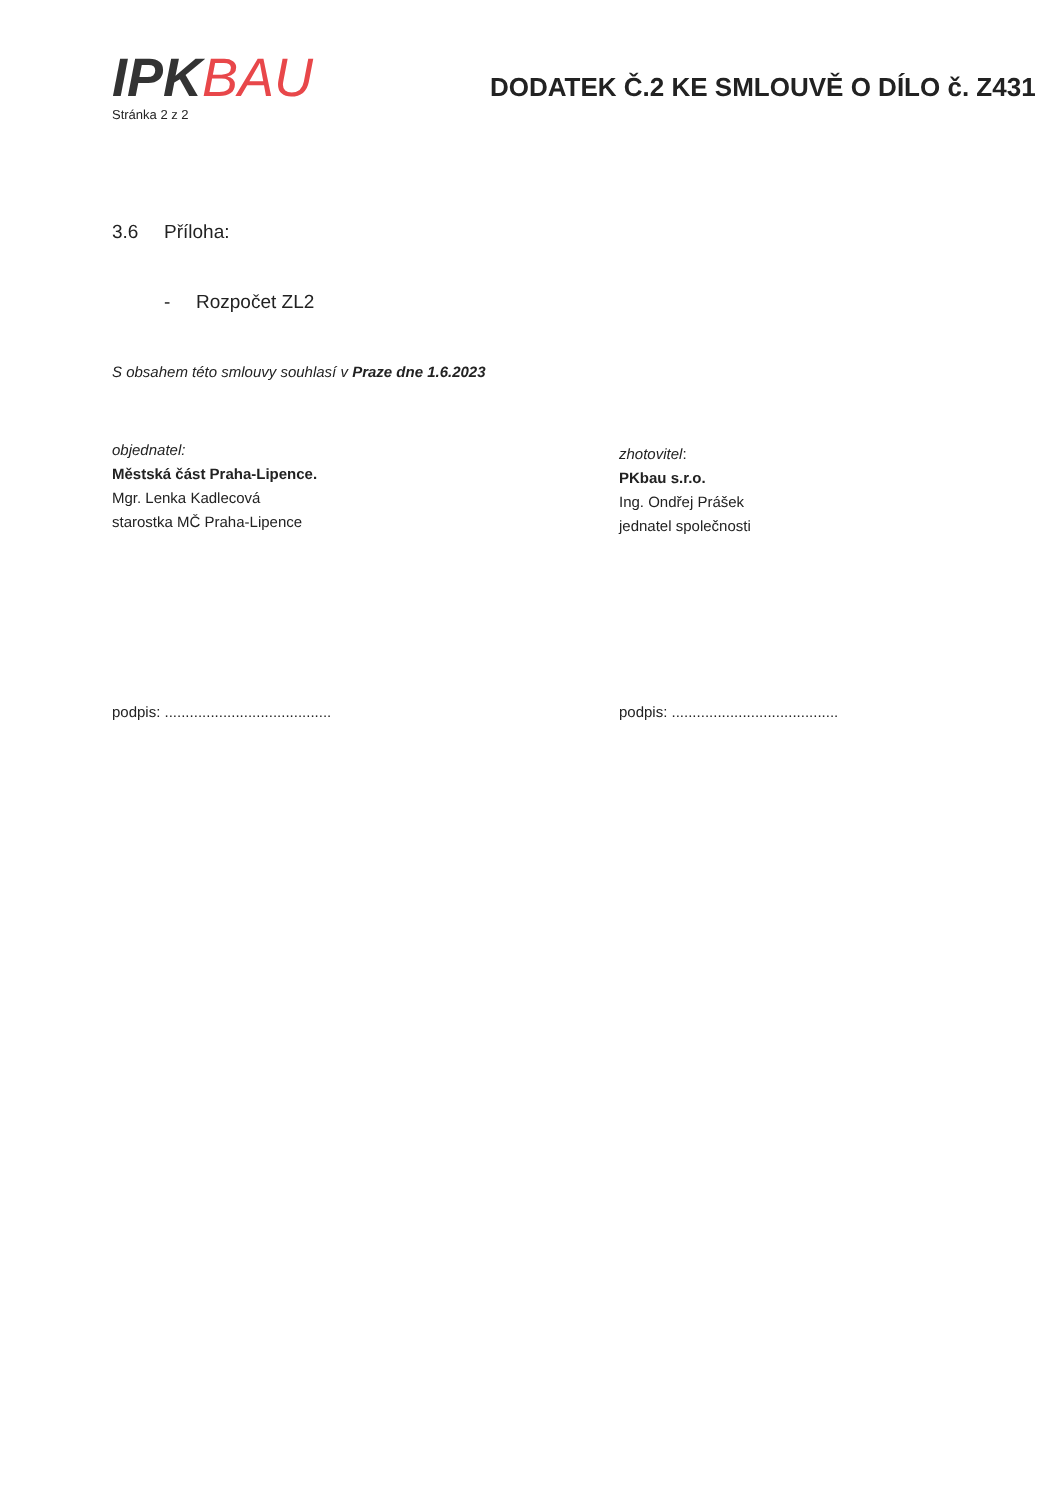IPK BAU
Stránka 2 z 2
DODATEK Č.2 KE SMLOUVĚ O DÍLO č. Z431
3.6 Příloha:
- Rozpočet ZL2
S obsahem této smlouvy souhlasí v Praze dne 1.6.2023
objednatel:
Městská část Praha-Lipence.
Mgr. Lenka Kadlecová
starostka MČ Praha-Lipence
zhotovitel:
PKbau s.r.o.
Ing. Ondřej Prášek
jednatel společnosti
podpis: ........................................ podpis: ........................................